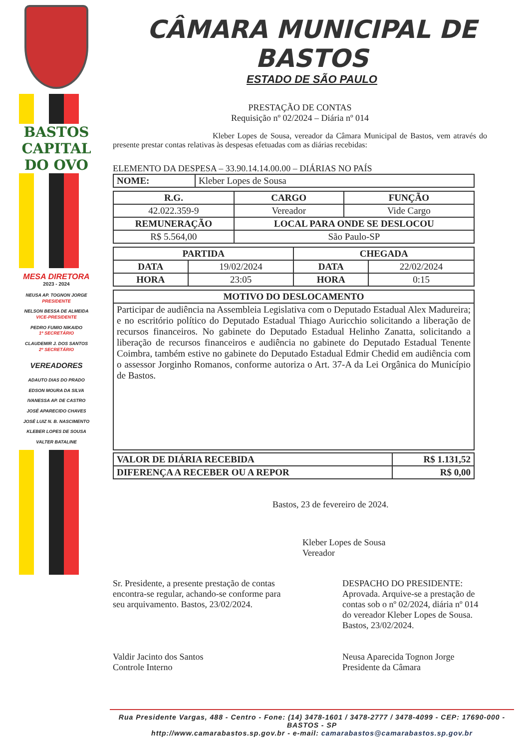BASTOS
CAPITAL
DO OVO
MESA DIRETORA
2023 - 2024
NEUSA AP. TOGNON JORGE
PRESIDENTE
NELSON BESSA DE ALMEIDA
VICE-PRESIDENTE
PEDRO FUMIO NIKAIDO
1º SECRETÁRIO
CLAUDEMIR J. DOS SANTOS
2º SECRETÁRIO
VEREADORES
ADAUTO DIAS DO PRADO
EDSON MOURA DA SILVA
IVANESSA AP. DE CASTRO
JOSÉ APARECIDO CHAVES
JOSÉ LUIZ N. B. NASCIMENTO
KLEBER LOPES DE SOUSA
VALTER BATALINE
CÂMARA MUNICIPAL DE BASTOS
ESTADO DE SÃO PAULO
PRESTAÇÃO DE CONTAS
Requisição nº 02/2024 – Diária nº 014
Kleber Lopes de Sousa, vereador da Câmara Municipal de Bastos, vem através do presente prestar contas relativas às despesas efetuadas com as diárias recebidas:
ELEMENTO DA DESPESA – 33.90.14.14.00.00 – DIÁRIAS NO PAÍS
| NOME: | Kleber Lopes de Sousa |
| R.G. | CARGO | FUNÇÃO |
| --- | --- | --- |
| 42.022.359-9 | Vereador | Vide Cargo |
| REMUNERAÇÃO | LOCAL PARA ONDE SE DESLOCOU | |
| R$ 5.564,00 | São Paulo-SP | |
| PARTIDA | | CHEGADA | |
| --- | --- | --- | --- |
| DATA | 19/02/2024 | DATA | 22/02/2024 |
| HORA | 23:05 | HORA | 0:15 |
| MOTIVO DO DESLOCAMENTO |
| --- |
| Participar de audiência na Assembleia Legislativa com o Deputado Estadual Alex Madureira; e no escritório político do Deputado Estadual Thiago Auricchio solicitando a liberação de recursos financeiros. No gabinete do Deputado Estadual Helinho Zanatta, solicitando a liberação de recursos financeiros e audiência no gabinete do Deputado Estadual Tenente Coimbra, também estive no gabinete do Deputado Estadual Edmir Chedid em audiência com o assessor Jorginho Romanos, conforme autoriza o Art. 37-A da Lei Orgânica do Município de Bastos. |
| VALOR DE DIÁRIA RECEBIDA | R$ 1.131,52 |
| --- | --- |
| DIFERENÇA A RECEBER OU A REPOR | R$ 0,00 |
Bastos, 23 de fevereiro de 2024.
Kleber Lopes de Sousa
Vereador
Sr. Presidente, a presente prestação de contas encontra-se regular, achando-se conforme para seu arquivamento. Bastos, 23/02/2024.
Valdir Jacinto dos Santos
Controle Interno
DESPACHO DO PRESIDENTE:
Aprovada. Arquive-se a prestação de contas sob o nº 02/2024, diária nº 014 do vereador Kleber Lopes de Sousa. Bastos, 23/02/2024.
Neusa Aparecida Tognon Jorge
Presidente da Câmara
Rua Presidente Vargas, 488 - Centro - Fone: (14) 3478-1601 / 3478-2777 / 3478-4099 - CEP: 17690-000 - BASTOS - SP
http://www.camarabastos.sp.gov.br - e-mail: camarabastos@camarabastos.sp.gov.br